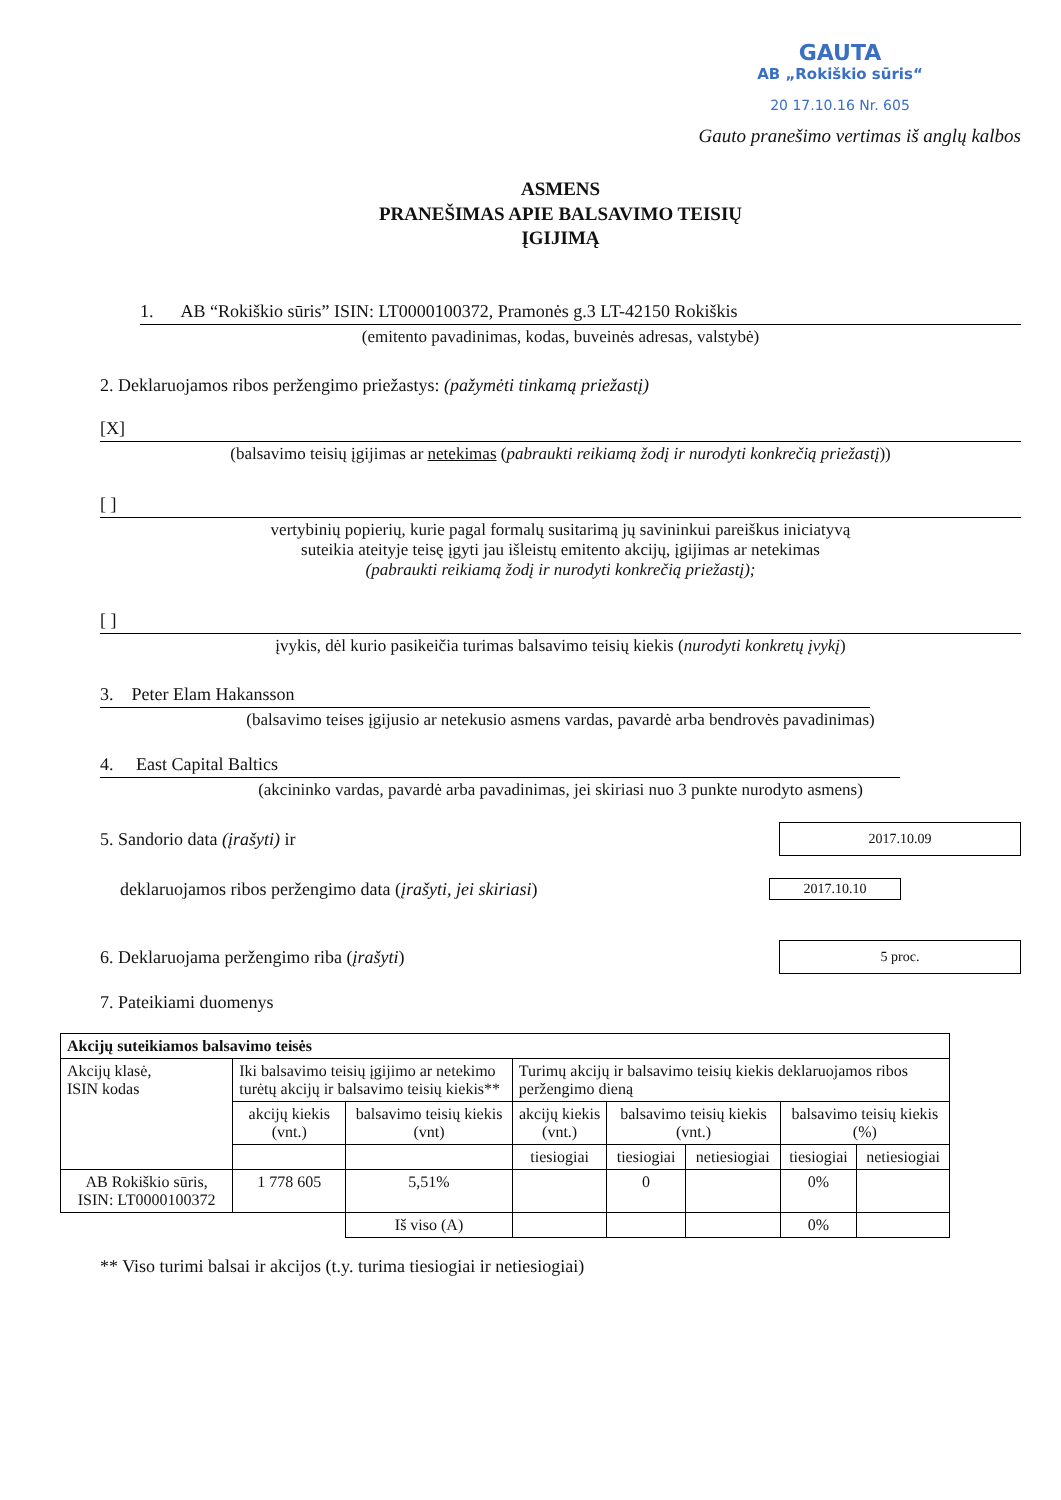GAUTA
AB „Rokiškio sūris“
20 17.10.16 Nr. 605
Gauto pranešimo vertimas iš anglų kalbos
ASMENS
PRANEŠIMAS APIE BALSAVIMO TEISIŲ
ĮGIJIMĄ
1. AB “Rokiškio sūris” ISIN: LT0000100372, Pramonės g.3 LT-42150 Rokiškis
(emitento pavadinimas, kodas, buveinės adresas, valstybė)
2. Deklaruojamos ribos peržengimo priežastys: (pažymėti tinkamą priežastį)
[X]
(balsavimo teisių įgijimas ar netekimas (pabraukti reikiamą žodį ir nurodyti konkrečią priežastį))
[ ]
vertybinių popierių, kurie pagal formalų susitarimą jų savininkui pareiškus iniciatyvą
suteikia ateityje teisę įgyti jau išleistų emitento akcijų, įgijimas ar netekimas
(pabraukti reikiamą žodį ir nurodyti konkrečią priežastį);
[ ]
įvykis, dėl kurio pasikeičia turimas balsavimo teisių kiekis (nurodyti konkretų įvykį)
3. Peter Elam Hakansson
(balsavimo teises įgijusio ar netekusio asmens vardas, pavardė arba bendrovės pavadinimas)
4. East Capital Baltics
(akcininko vardas, pavardė arba pavadinimas, jei skiriasi nuo 3 punkte nurodyto asmens)
5. Sandorio data (įrašyti) ir 2017.10.09
deklaruojamos ribos peržengimo data (įrašyti, jei skiriasi) 2017.10.10
6. Deklaruojama peržengimo riba (įrašyti) 5 proc.
7. Pateikiami duomenys
| Akcijų suteikiamos balsavimo teisės | | | | | | | |
| --- | --- | --- | --- | --- | --- | --- | --- |
| Akcijų klasė, ISIN kodas | Iki balsavimo teisių įgijimo ar netekimo turėtų akcijų ir balsavimo teisių kiekis** | | Turimų akcijų ir balsavimo teisių kiekis deklaruojamos ribos peržengimo dieną | | | | |
| | akcijų kiekis (vnt.) | balsavimo teisių kiekis (vnt) | akcijų kiekis (vnt.) | balsavimo teisių kiekis (vnt.) | | balsavimo teisių kiekis (%) | |
| | | | tiesiogiai | tiesiogiai | netiesiogiai | tiesiogiai | netiesiogiai |
| AB Rokiškio sūris, ISIN: LT0000100372 | 1 778 605 | 5,51% | | 0 | | 0% | |
| | | Iš viso (A) | | | | 0% | |
** Viso turimi balsai ir akcijos (t.y. turima tiesiogiai ir netiesiogiai)